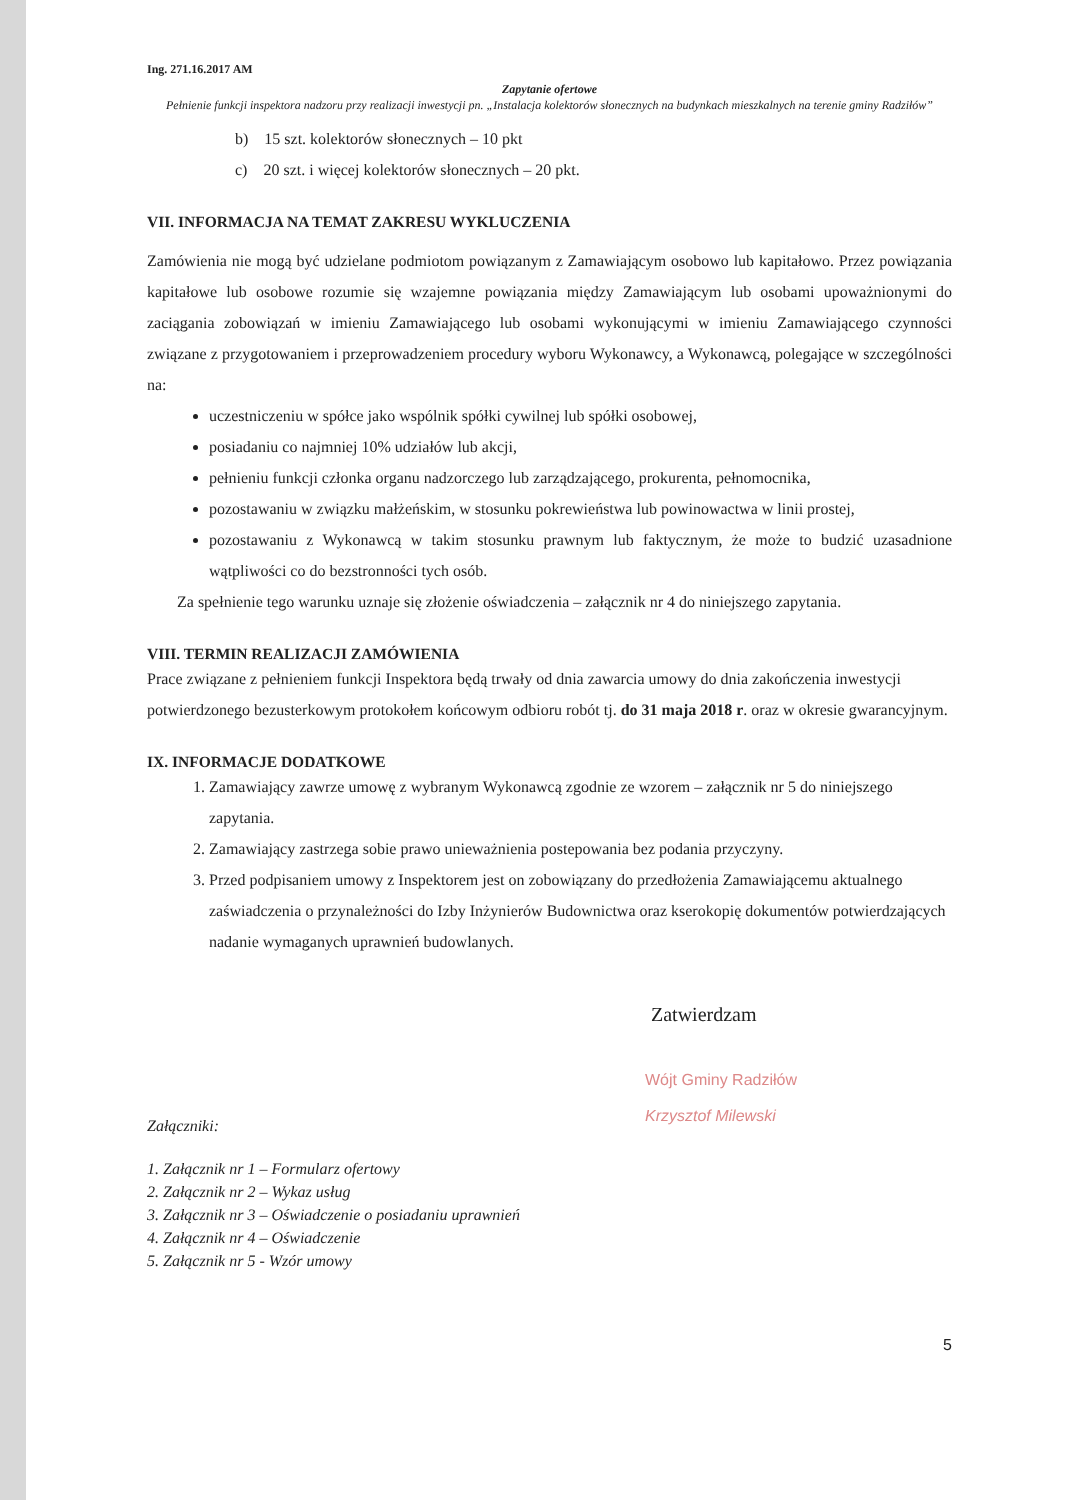Ing. 271.16.2017 AM
Zapytanie ofertowe
Pełnienie funkcji inspektora nadzoru przy realizacji inwestycji pn. „Instalacja kolektorów słonecznych na budynkach mieszkalnych na terenie gminy Radziłów”
b) 15 szt. kolektorów słonecznych – 10 pkt
c) 20 szt. i więcej kolektorów słonecznych – 20 pkt.
VII. INFORMACJA NA TEMAT ZAKRESU WYKLUCZENIA
Zamówienia nie mogą być udzielane podmiotom powiązanym z Zamawiającym osobowo lub kapitałowo. Przez powiązania kapitałowe lub osobowe rozumie się wzajemne powiązania między Zamawiającym lub osobami upoważnionymi do zaciągania zobowiązań w imieniu Zamawiającego lub osobami wykonującymi w imieniu Zamawiającego czynności związane z przygotowaniem i przeprowadzeniem procedury wyboru Wykonawcy, a Wykonawcą, polegające w szczególności na:
uczestniczeniu w spółce jako wspólnik spółki cywilnej lub spółki osobowej,
posiadaniu co najmniej 10% udziałów lub akcji,
pełnieniu funkcji członka organu nadzorczego lub zarządzającego, prokurenta, pełnomocnika,
pozostawaniu w związku małżeńskim, w stosunku pokrewieństwa lub powinowactwa w linii prostej,
pozostawaniu z Wykonawcą w takim stosunku prawnym lub faktycznym, że może to budzić uzasadnione wątpliwości co do bezstronności tych osób.
Za spełnienie tego warunku uznaje się złożenie oświadczenia – załącznik nr 4 do niniejszego zapytania.
VIII. TERMIN REALIZACJI ZAMÓWIENIA
Prace związane z pełnieniem funkcji Inspektora będą trwały od dnia zawarcia umowy do dnia zakończenia inwestycji potwierdzonego bezusterkowym protokołem końcowym odbioru robót tj. do 31 maja 2018 r. oraz w okresie gwarancyjnym.
IX. INFORMACJE DODATKOWE
1. Zamawiający zawrze umowę z wybranym Wykonawcą zgodnie ze wzorem – załącznik nr 5 do niniejszego zapytania.
2. Zamawiający zastrzega sobie prawo unieważnienia postepowania bez podania przyczyny.
3. Przed podpisaniem umowy z Inspektorem jest on zobowiązany do przedłożenia Zamawiającemu aktualnego zaświadczenia o przynależności do Izby Inżynierów Budownictwa oraz kserokopię dokumentów potwierdzających nadanie wymaganych uprawnień budowlanych.
Zatwierdzam
Wójt Gminy Radziłów
Krzysztof Milewski
Załączniki:
1. Załącznik nr 1 – Formularz ofertowy
2. Załącznik nr 2 – Wykaz usług
3. Załącznik nr 3 – Oświadczenie o posiadaniu uprawnień
4. Załącznik nr 4 – Oświadczenie
5. Załącznik nr 5 - Wzór umowy
5